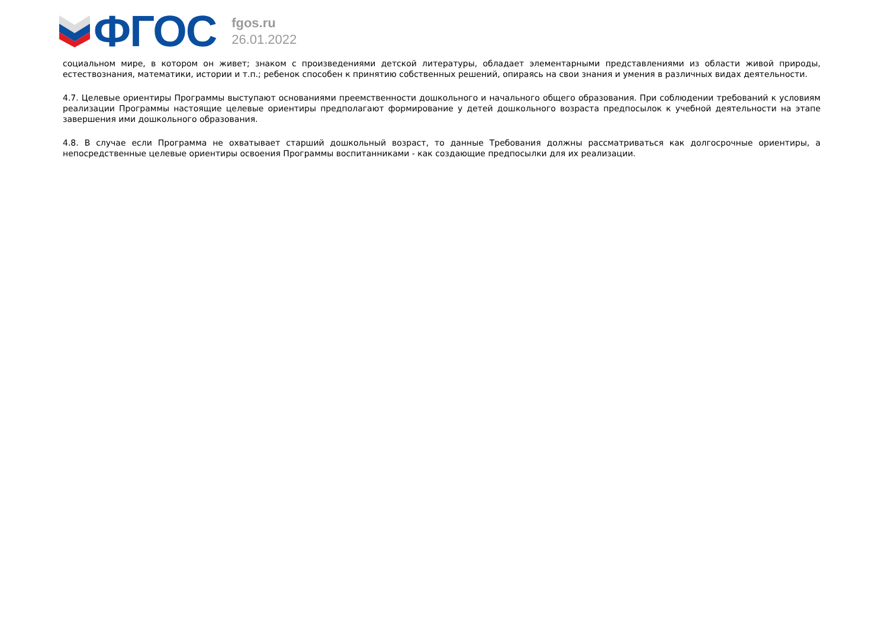ФГОС
fgos.ru
26.01.2022
социальном мире, в котором он живет; знаком с произведениями детской литературы, обладает элементарными представлениями из области живой природы, естествознания, математики, истории и т.п.; ребенок способен к принятию собственных решений, опираясь на свои знания и умения в различных видах деятельности.
4.7. Целевые ориентиры Программы выступают основаниями преемственности дошкольного и начального общего образования. При соблюдении требований к условиям реализации Программы настоящие целевые ориентиры предполагают формирование у детей дошкольного возраста предпосылок к учебной деятельности на этапе завершения ими дошкольного образования.
4.8. В случае если Программа не охватывает старший дошкольный возраст, то данные Требования должны рассматриваться как долгосрочные ориентиры, а непосредственные целевые ориентиры освоения Программы воспитанниками - как создающие предпосылки для их реализации.